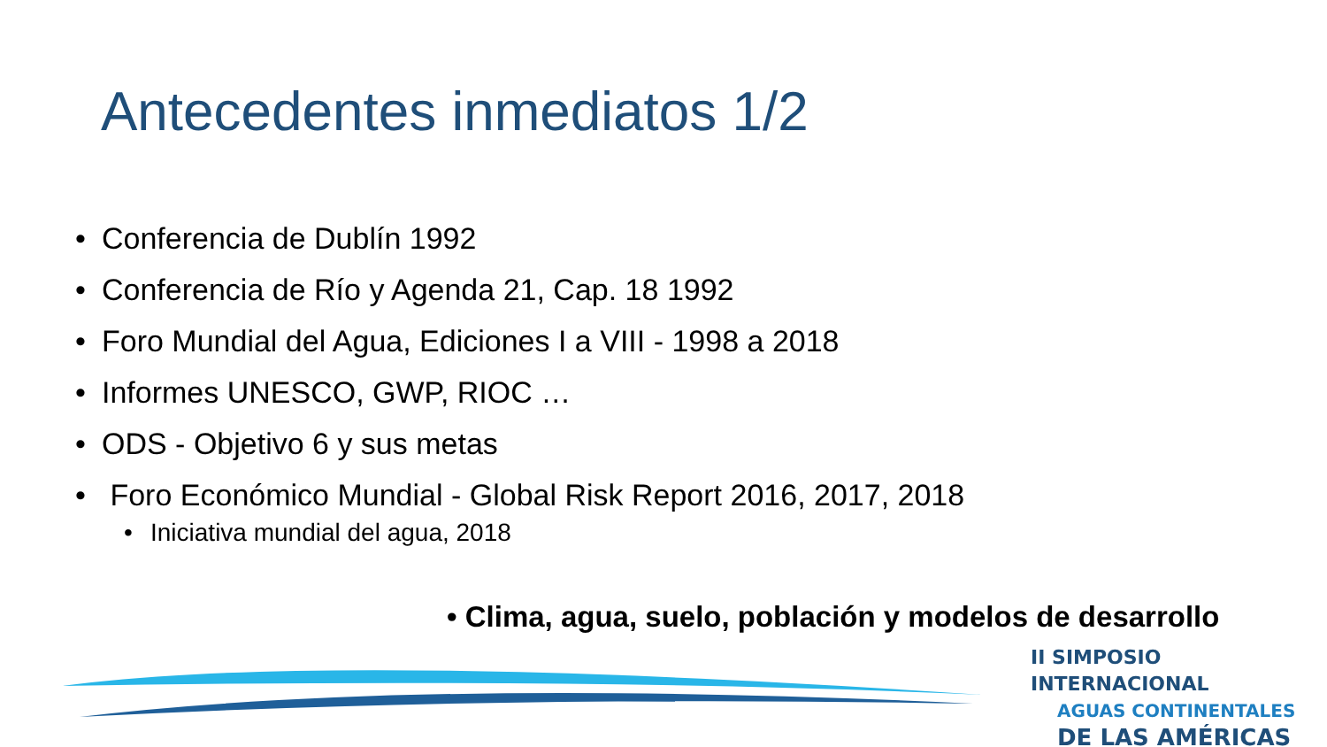Antecedentes inmediatos 1/2
• Conferencia de Dublín 1992
• Conferencia de Río y Agenda 21, Cap. 18 1992
• Foro Mundial del Agua, Ediciones I a VIII - 1998 a 2018
• Informes UNESCO, GWP, RIOC …
• ODS - Objetivo 6 y sus metas
• Foro Económico Mundial - Global Risk Report 2016, 2017, 2018
• Iniciativa mundial del agua, 2018
• Clima, agua, suelo, población y modelos de desarrollo
II SIMPOSIO INTERNACIONAL
AGUAS CONTINENTALES
DE LAS AMÉRICAS